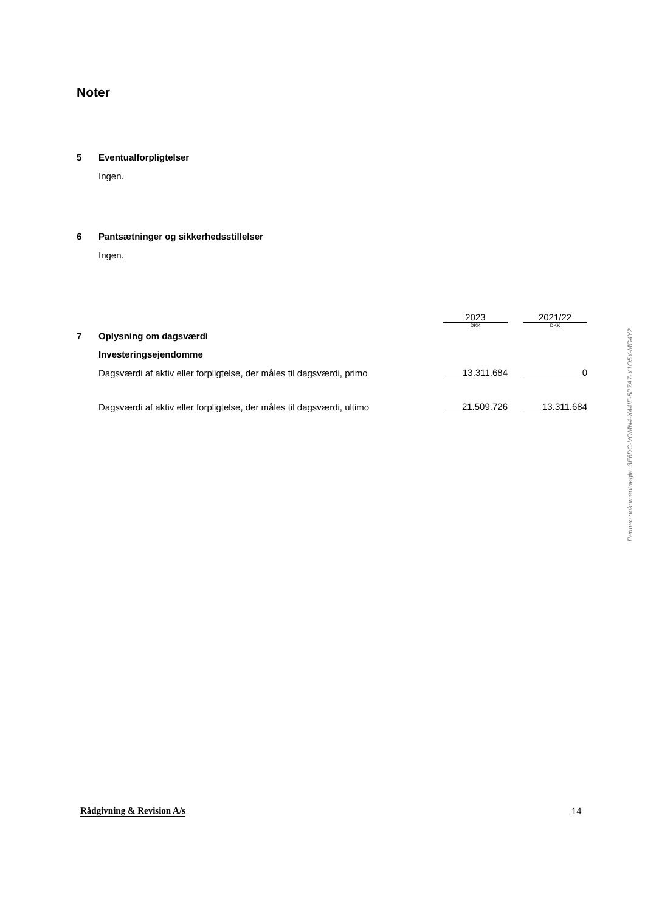Noter
5 Eventualforpligtelser
Ingen.
6 Pantsætninger og sikkerhedsstillelser
Ingen.
| | | 2023 | | 2021/22 |
| 7 | Oplysning om dagsværdi | DKK | | DKK |
| | Investeringsejendomme | | | |
| | Dagsværdi af aktiv eller forpligtelse, der måles til dagsværdi, primo | 13.311.684 | | 0 |
| | Dagsværdi af aktiv eller forpligtelse, der måles til dagsværdi, ultimo | 21.509.726 | | 13.311.684 |
Penneo dokumentnøgle: 3E6DC-VOMN4-X44IF-5P7A7-Y1O5Y-MG4Y2
Rådgivning & Revision A/s 14